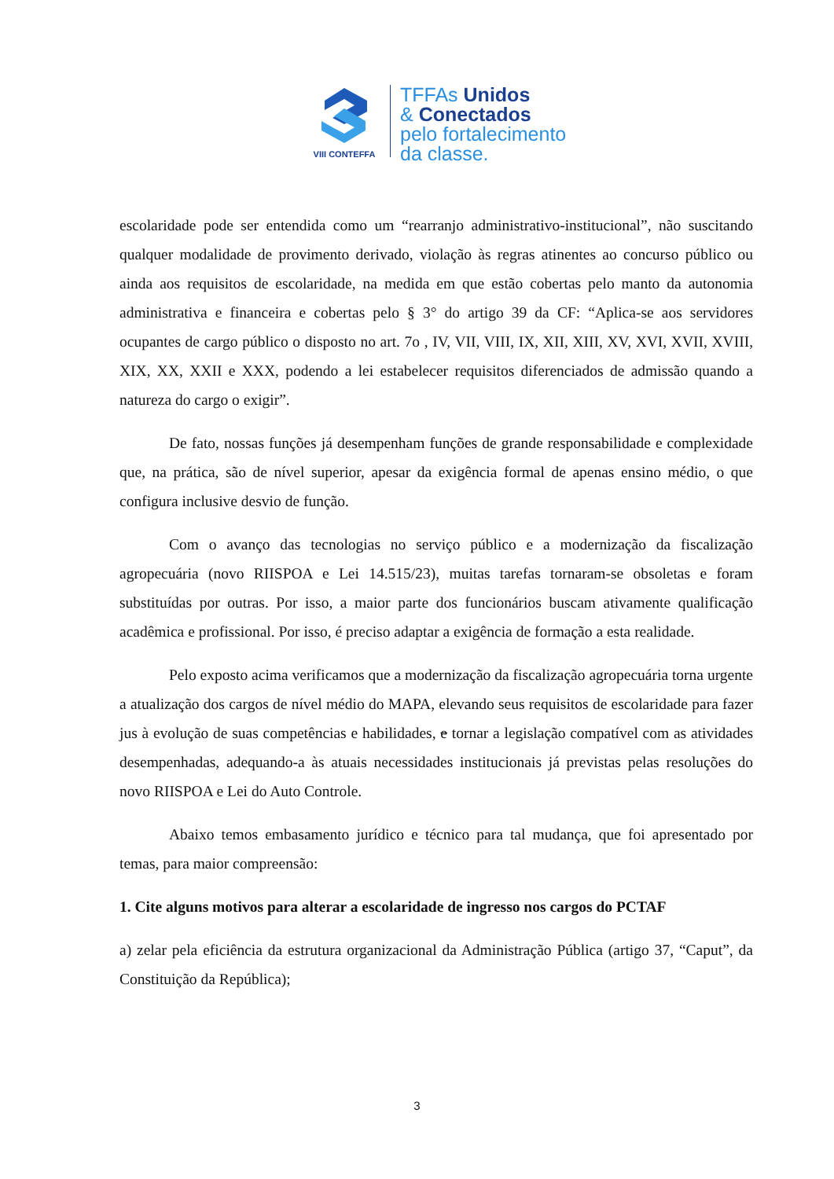VIII CONTEFFA
TFFAs Unidos
& Conectados
pelo fortalecimento
da classe.
escolaridade pode ser entendida como um “rearranjo administrativo-institucional”, não suscitando qualquer modalidade de provimento derivado, violação às regras atinentes ao concurso público ou ainda aos requisitos de escolaridade, na medida em que estão cobertas pelo manto da autonomia administrativa e financeira e cobertas pelo § 3° do artigo 39 da CF: “Aplica-se aos servidores ocupantes de cargo público o disposto no art. 7o , IV, VII, VIII, IX, XII, XIII, XV, XVI, XVII, XVIII, XIX, XX, XXII e XXX, podendo a lei estabelecer requisitos diferenciados de admissão quando a natureza do cargo o exigir”.
De fato, nossas funções já desempenham funções de grande responsabilidade e complexidade que, na prática, são de nível superior, apesar da exigência formal de apenas ensino médio, o que configura inclusive desvio de função.
Com o avanço das tecnologias no serviço público e a modernização da fiscalização agropecuária (novo RIISPOA e Lei 14.515/23), muitas tarefas tornaram-se obsoletas e foram substituídas por outras. Por isso, a maior parte dos funcionários buscam ativamente qualificação acadêmica e profissional. Por isso, é preciso adaptar a exigência de formação a esta realidade.
Pelo exposto acima verificamos que a modernização da fiscalização agropecuária torna urgente a atualização dos cargos de nível médio do MAPA, elevando seus requisitos de escolaridade para fazer jus à evolução de suas competências e habilidades, e tornar a legislação compatível com as atividades desempenhadas, adequando-a às atuais necessidades institucionais já previstas pelas resoluções do novo RIISPOA e Lei do Auto Controle.
Abaixo temos embasamento jurídico e técnico para tal mudança, que foi apresentado por temas, para maior compreensão:
1. Cite alguns motivos para alterar a escolaridade de ingresso nos cargos do PCTAF
a) zelar pela eficiência da estrutura organizacional da Administração Pública (artigo 37, “Caput”, da Constituição da República);
3